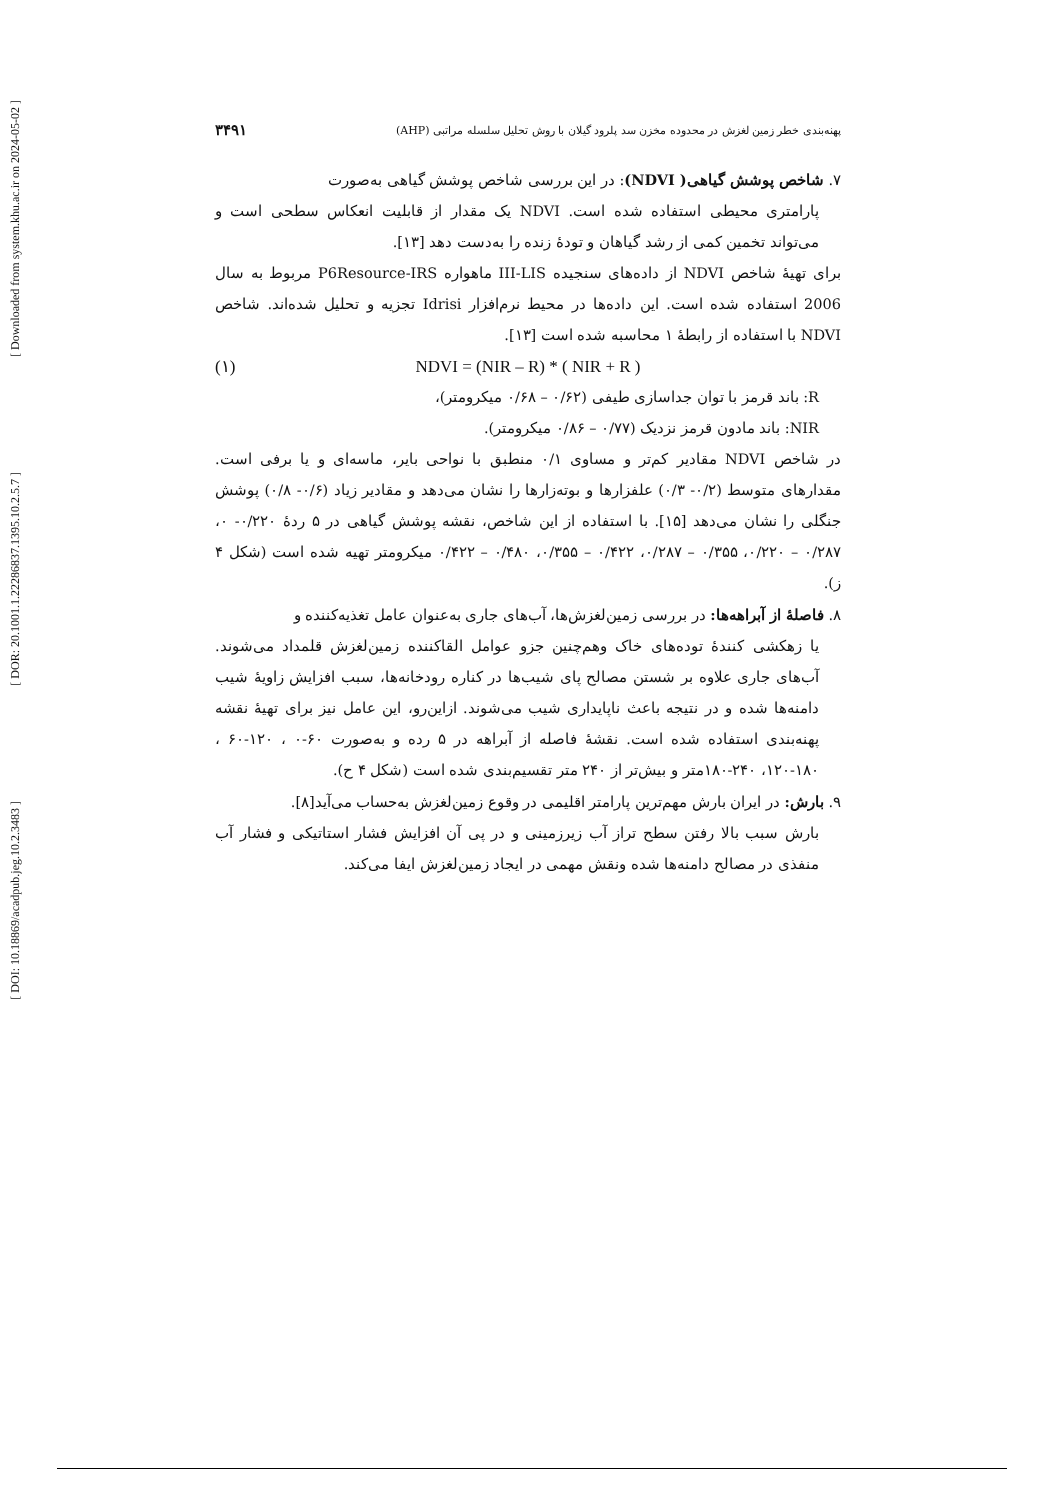[ Downloaded from system.khu.ac.ir on 2024-05-02 ]
[ DOR: 20.1001.1.22286837.1395.10.2.5.7 ]
[ DOI: 10.18869/acadpub.jeg.10.2.3483 ]
پهنه‌بندی خطر زمین لغزش در محدوده مخزن سد پلرود گیلان با روش تحلیل سلسله مراتبی (AHP) ۳۴۹۱
۷. شاخص پوشش گیاهی( NDVI): در این بررسی شاخص پوشش گیاهی به‌صورت
پارامتری محیطی استفاده شده است. NDVI یک مقدار از قابلیت انعکاس سطحی است و می‌تواند تخمین کمی از رشد گیاهان و تودهٔ زنده را به‌دست دهد [۱۳].
برای تهیهٔ شاخص NDVI از داده‌های سنجیده III-LIS ماهواره P6Resource-IRS مربوط به سال 2006 استفاده شده است. این داده‌ها در محیط نرم‌افزار Idrisi تجزیه و تحلیل شده‌اند. شاخص NDVI با استفاده از رابطهٔ ۱ محاسبه شده است [۱۳].
NDVI = (NIR – R) * ( NIR + R ) (۱)
R: باند قرمز با توان جداسازی طیفی (۰/۶۲ – ۰/۶۸ میکرومتر)،
NIR: باند مادون قرمز نزدیک (۰/۷۷ – ۰/۸۶ میکرومتر).
در شاخص NDVI مقادیر کم‌تر و مساوی ۰/۱ منطبق با نواحی بایر، ماسه‌ای و یا برفی است. مقدارهای متوسط (۰/۲- ۰/۳) علفزارها و بوته‌زارها را نشان می‌دهد و مقادیر زیاد (۰/۶- ۰/۸) پوشش جنگلی را نشان می‌دهد [۱۵]. با استفاده از این شاخص، نقشه پوشش گیاهی در ۵ ردهٔ ۰/۲۲۰- ۰، ۰/۲۸۷ – ۰/۲۲۰، ۰/۳۵۵ – ۰/۲۸۷، ۰/۴۲۲ – ۰/۳۵۵، ۰/۴۸۰ – ۰/۴۲۲ میکرومتر تهیه شده است (شکل ۴ ز).
۸. فاصلهٔ از آبراهه‌ها: در بررسی زمین‌لغزش‌ها، آب‌های جاری به‌عنوان عامل تغذیه‌کننده و
یا زهکشی کنندهٔ توده‌های خاک وهم‌چنین جزو عوامل القاکننده زمین‌لغزش قلمداد می‌شوند. آب‌های جاری علاوه بر شستن مصالح پای شیب‌ها در کناره رودخانه‌ها، سبب افزایش زاویهٔ شیب دامنه‌ها شده و در نتیجه باعث ناپایداری شیب می‌شوند. ازاین‌رو، این عامل نیز برای تهیهٔ نقشه پهنه‌بندی استفاده شده است. نقشهٔ فاصله از آبراهه در ۵ رده و به‌صورت ۶۰-۰ ، ۱۲۰-۶۰ ، ۱۸۰-۱۲۰، ۲۴۰-۱۸۰متر و بیش‌تر از ۲۴۰ متر تقسیم‌بندی شده است (شکل ۴ ح).
۹. بارش: در ایران بارش مهم‌ترین پارامتر اقلیمی در وقوع زمین‌لغزش به‌حساب می‌آید[۸].
بارش سبب بالا رفتن سطح تراز آب زیرزمینی و در پی آن افزایش فشار استاتیکی و فشار آب منفذی در مصالح دامنه‌ها شده ونقش مهمی در ایجاد زمین‌لغزش ایفا می‌کند.